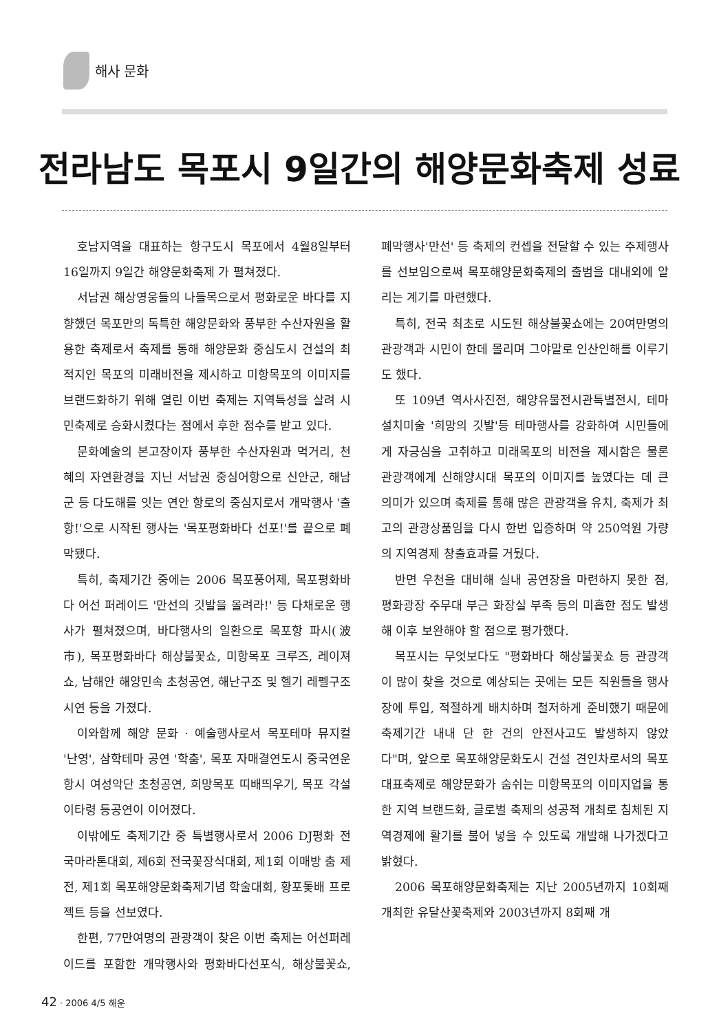해사 문화
전라남도 목포시 9일간의 해양문화축제 성료
호남지역을 대표하는 항구도시 목포에서 4월8일부터 16일까지 9일간 해양문화축제 가 펼쳐졌다.
서남권 해상영웅들의 나들목으로서 평화로운 바다를 지향했던 목포만의 독특한 해양문화와 풍부한 수산자원을 활용한 축제로서 축제를 통해 해양문화 중심도시 건설의 최적지인 목포의 미래비전을 제시하고 미항목포의 이미지를 브랜드화하기 위해 열린 이번 축제는 지역특성을 살려 시민축제로 승화시켰다는 점에서 후한 점수를 받고 있다.
문화예술의 본고장이자 풍부한 수산자원과 먹거리, 천혜의 자연환경을 지닌 서남권 중심어항으로 신안군, 해남군 등 다도해를 잇는 연안 항로의 중심지로서 개막행사 '출항!'으로 시작된 행사는 '목포평화바다 선포!'를 끝으로 폐막됐다.
특히, 축제기간 중에는 2006 목포풍어제, 목포평화바다 어선 퍼레이드 '만선의 깃발을 올려라!' 등 다채로운 행사가 펼쳐졌으며, 바다행사의 일환으로 목포항 파시(波市), 목포평화바다 해상불꽃쇼, 미항목포 크루즈, 레이져쇼, 남해안 해양민속 초청공연, 해난구조 및 헬기 레펠구조 시연 등을 가졌다.
이와함께 해양 문화 · 예술행사로서 목포테마 뮤지컬 '난영', 삼학테마 공연 '학춤', 목포 자매결연도시 중국연운항시 여성악단 초청공연, 희망목포 띠배띄우기, 목포 각설이타령 등공연이 이어졌다.
이밖에도 축제기간 중 특별행사로서 2006 DJ평화 전국마라톤대회, 제6회 전국꽃장식대회, 제1회 이매방 춤 제전, 제1회 목포해양문화축제기념 학술대회, 황포돛배 프로젝트 등을 선보였다.
한편, 77만여명의 관광객이 찾은 이번 축제는 어선퍼레이드를 포함한 개막행사와 평화바다선포식, 해상불꽃쇼, 폐막행사'만선' 등 축제의 컨셉을 전달할 수 있는 주제행사를 선보임으로써 목포해양문화축제의 출범을 대내외에 알리는 계기를 마련했다.
특히, 전국 최초로 시도된 해상불꽃쇼에는 20여만명의 관광객과 시민이 한데 몰리며 그야말로 인산인해를 이루기도 했다.
또 109년 역사사진전, 해양유물전시관특별전시, 테마설치미술 '희망의 깃발'등 테마행사를 강화하여 시민들에게 자긍심을 고취하고 미래목포의 비전을 제시함은 물론 관광객에게 신해양시대 목포의 이미지를 높였다는 데 큰 의미가 있으며 축제를 통해 많은 관광객을 유치, 축제가 최고의 관광상품임을 다시 한번 입증하며 약 250억원 가량의 지역경제 창출효과를 거뒀다.
반면 우천을 대비해 실내 공연장을 마련하지 못한 점, 평화광장 주무대 부근 화장실 부족 등의 미흡한 점도 발생해 이후 보완해야 할 점으로 평가했다.
목포시는 무엇보다도 "평화바다 해상불꽃쇼 등 관광객이 많이 찾을 것으로 예상되는 곳에는 모든 직원들을 행사장에 투입, 적절하게 배치하며 철저하게 준비했기 때문에 축제기간 내내 단 한 건의 안전사고도 발생하지 않았다"며, 앞으로 목포해양문화도시 건설 견인차로서의 목포대표축제로 해양문화가 숨쉬는 미항목포의 이미지업을 통한 지역 브랜드화, 글로벌 축제의 성공적 개최로 침체된 지역경제에 활기를 불어 넣을 수 있도록 개발해 나가겠다고 밝혔다.
2006 목포해양문화축제는 지난 2005년까지 10회째 개최한 유달산꽃축제와 2003년까지 8회째 개
42 · 2006 4/5 해운